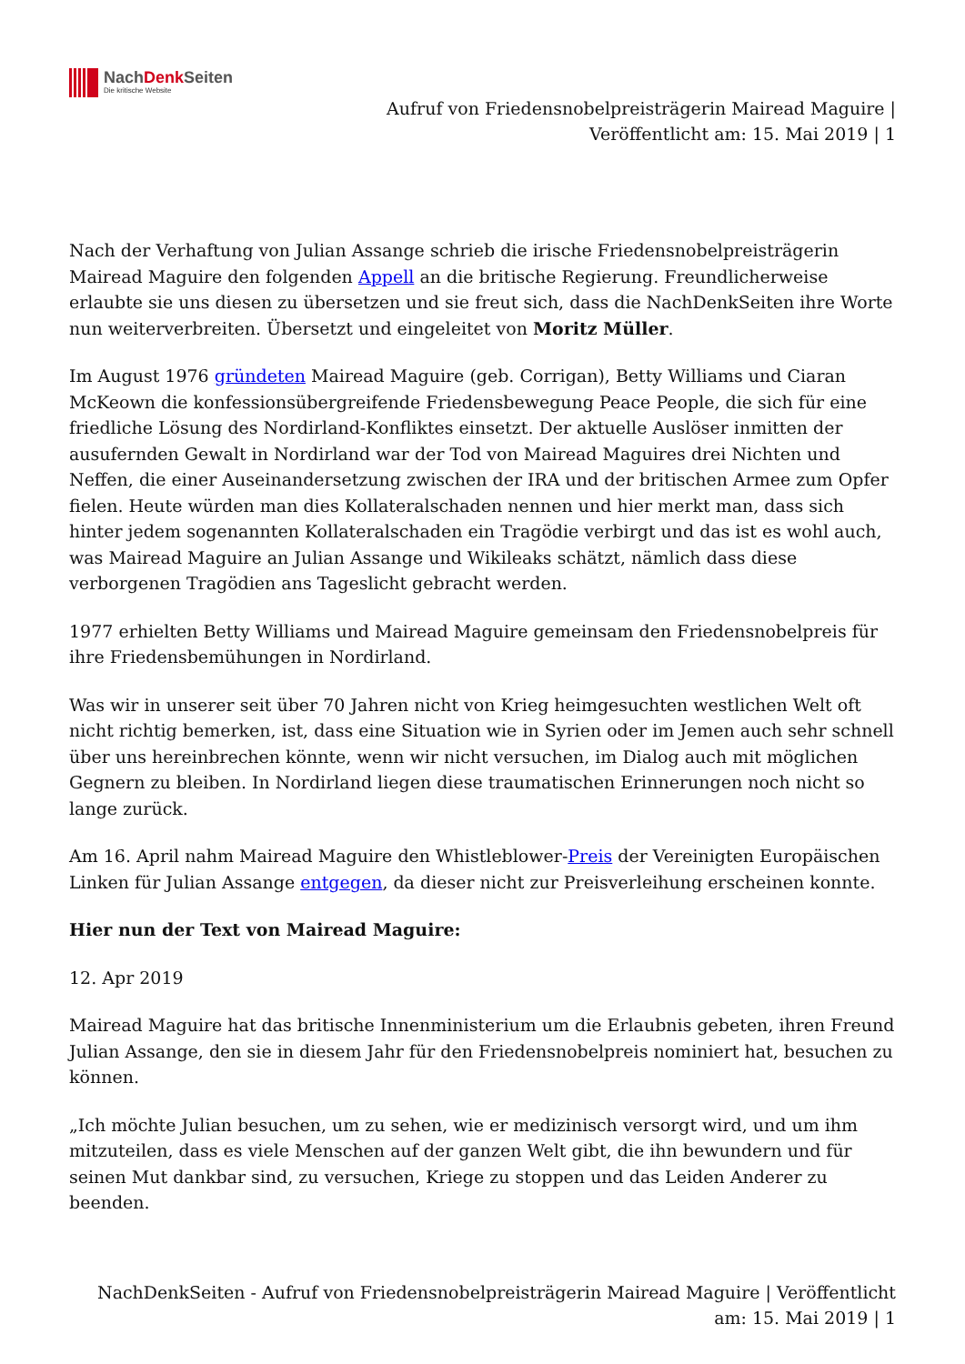NachDenk Seiten
Die kritische Website
Aufruf von Friedensnobelpreisträgerin Mairead Maguire |
Veröffentlicht am: 15. Mai 2019 | 1
Nach der Verhaftung von Julian Assange schrieb die irische Friedensnobelpreisträgerin Mairead Maguire den folgenden Appell an die britische Regierung. Freundlicherweise erlaubte sie uns diesen zu übersetzen und sie freut sich, dass die NachDenkSeiten ihre Worte nun weiterverbreiten. Übersetzt und eingeleitet von Moritz Müller.
Im August 1976 gründeten Mairead Maguire (geb. Corrigan), Betty Williams und Ciaran McKeown die konfessionsübergreifende Friedensbewegung Peace People, die sich für eine friedliche Lösung des Nordirland-Konfliktes einsetzt. Der aktuelle Auslöser inmitten der ausufernden Gewalt in Nordirland war der Tod von Mairead Maguires drei Nichten und Neffen, die einer Auseinandersetzung zwischen der IRA und der britischen Armee zum Opfer fielen. Heute würden man dies Kollateralschaden nennen und hier merkt man, dass sich hinter jedem sogenannten Kollateralschaden ein Tragödie verbirgt und das ist es wohl auch, was Mairead Maguire an Julian Assange und Wikileaks schätzt, nämlich dass diese verborgenen Tragödien ans Tageslicht gebracht werden.
1977 erhielten Betty Williams und Mairead Maguire gemeinsam den Friedensnobelpreis für ihre Friedensbemühungen in Nordirland.
Was wir in unserer seit über 70 Jahren nicht von Krieg heimgesuchten westlichen Welt oft nicht richtig bemerken, ist, dass eine Situation wie in Syrien oder im Jemen auch sehr schnell über uns hereinbrechen könnte, wenn wir nicht versuchen, im Dialog auch mit möglichen Gegnern zu bleiben. In Nordirland liegen diese traumatischen Erinnerungen noch nicht so lange zurück.
Am 16. April nahm Mairead Maguire den Whistleblower-Preis der Vereinigten Europäischen Linken für Julian Assange entgegen, da dieser nicht zur Preisverleihung erscheinen konnte.
Hier nun der Text von Mairead Maguire:
12. Apr 2019
Mairead Maguire hat das britische Innenministerium um die Erlaubnis gebeten, ihren Freund Julian Assange, den sie in diesem Jahr für den Friedensnobelpreis nominiert hat, besuchen zu können.
„Ich möchte Julian besuchen, um zu sehen, wie er medizinisch versorgt wird, und um ihm mitzuteilen, dass es viele Menschen auf der ganzen Welt gibt, die ihn bewundern und für seinen Mut dankbar sind, zu versuchen, Kriege zu stoppen und das Leiden Anderer zu beenden.
NachDenkSeiten - Aufruf von Friedensnobelpreisträgerin Mairead Maguire | Veröffentlicht
am: 15. Mai 2019 | 1